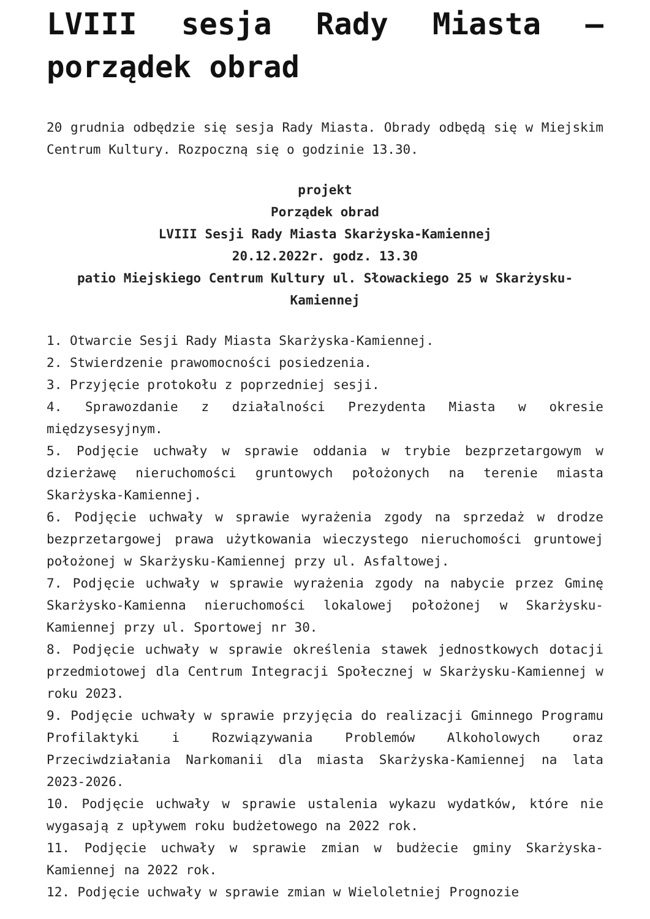LVIII sesja Rady Miasta – porządek obrad
20 grudnia odbędzie się sesja Rady Miasta. Obrady odbędą się w Miejskim Centrum Kultury. Rozpoczną się o godzinie 13.30.
projekt
Porządek obrad
LVIII Sesji Rady Miasta Skarżyska-Kamiennej
20.12.2022r. godz. 13.30
patio Miejskiego Centrum Kultury ul. Słowackiego 25 w Skarżysku-Kamiennej
1. Otwarcie Sesji Rady Miasta Skarżyska-Kamiennej.
2. Stwierdzenie prawomocności posiedzenia.
3. Przyjęcie protokołu z poprzedniej sesji.
4. Sprawozdanie z działalności Prezydenta Miasta w okresie międzysesyjnym.
5. Podjęcie uchwały w sprawie oddania w trybie bezprzetargowym w dzierżawę nieruchomości gruntowych położonych na terenie miasta Skarżyska-Kamiennej.
6. Podjęcie uchwały w sprawie wyrażenia zgody na sprzedaż w drodze bezprzetargowej prawa użytkowania wieczystego nieruchomości gruntowej położonej w Skarżysku-Kamiennej przy ul. Asfaltowej.
7. Podjęcie uchwały w sprawie wyrażenia zgody na nabycie przez Gminę Skarżysko-Kamienna nieruchomości lokalowej położonej w Skarżysku- Kamiennej przy ul. Sportowej nr 30.
8. Podjęcie uchwały w sprawie określenia stawek jednostkowych dotacji przedmiotowej dla Centrum Integracji Społecznej w Skarżysku-Kamiennej w roku 2023.
9. Podjęcie uchwały w sprawie przyjęcia do realizacji Gminnego Programu Profilaktyki i Rozwiązywania Problemów Alkoholowych oraz Przeciwdziałania Narkomanii dla miasta Skarżyska-Kamiennej na lata 2023-2026.
10. Podjęcie uchwały w sprawie ustalenia wykazu wydatków, które nie wygasają z upływem roku budżetowego na 2022 rok.
11. Podjęcie uchwały w sprawie zmian w budżecie gminy Skarżyska-Kamiennej na 2022 rok.
12. Podjęcie uchwały w sprawie zmian w Wieloletniej Prognozie